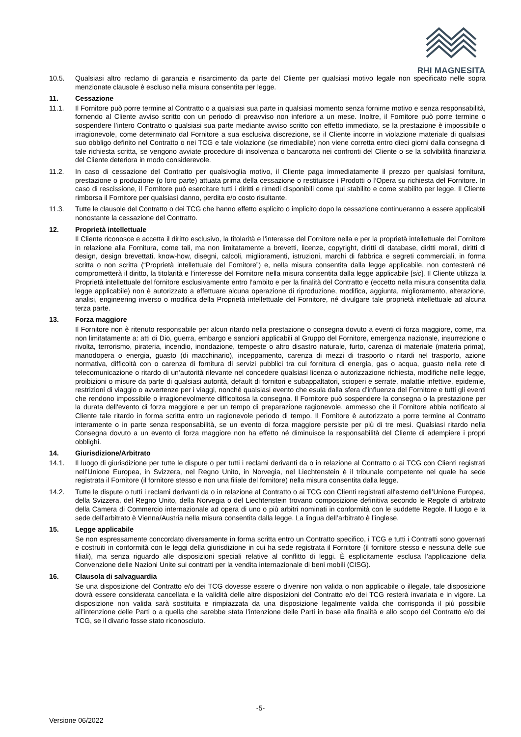RHI MAGNESITA
10.5. Qualsiasi altro reclamo di garanzia e risarcimento da parte del Cliente per qualsiasi motivo legale non specificato nelle sopra menzionate clausole è escluso nella misura consentita per legge.
11. Cessazione
11.1. Il Fornitore può porre termine al Contratto o a qualsiasi sua parte in qualsiasi momento senza fornirne motivo e senza responsabilità, fornendo al Cliente avviso scritto con un periodo di preavviso non inferiore a un mese. Inoltre, il Fornitore può porre termine o sospendere l’intero Contratto o qualsiasi sua parte mediante avviso scritto con effetto immediato, se la prestazione è impossibile o irragionevole, come determinato dal Fornitore a sua esclusiva discrezione, se il Cliente incorre in violazione materiale di qualsiasi suo obbligo definito nel Contratto o nei TCG e tale violazione (se rimediabile) non viene corretta entro dieci giorni dalla consegna di tale richiesta scritta, se vengono avviate procedure di insolvenza o bancarotta nei confronti del Cliente o se la solvibilità finanziaria del Cliente deteriora in modo considerevole.
11.2. In caso di cessazione del Contratto per qualsivoglia motivo, il Cliente paga immediatamente il prezzo per qualsiasi fornitura, prestazione o produzione (o loro parte) attuata prima della cessazione o restituisce i Prodotti o l’Opera su richiesta del Fornitore. In caso di rescissione, il Fornitore può esercitare tutti i diritti e rimedi disponibili come qui stabilito e come stabilito per legge. Il Cliente rimborsa il Fornitore per qualsiasi danno, perdita e/o costo risultante.
11.3. Tutte le clausole del Contratto o dei TCG che hanno effetto esplicito o implicito dopo la cessazione continueranno a essere applicabili nonostante la cessazione del Contratto.
12. Proprietà intellettuale
Il Cliente riconosce e accetta il diritto esclusivo, la titolarità e l’interesse del Fornitore nella e per la proprietà intellettuale del Fornitore in relazione alla Fornitura, come tali, ma non limitatamente a brevetti, licenze, copyright, diritti di database, diritti morali, diritti di design, design brevettati, know-how, disegni, calcoli, miglioramenti, istruzioni, marchi di fabbrica e segreti commerciali, in forma scritta o non scritta (“Proprietà intellettuale del Fornitore”) e, nella misura consentita dalla legge applicabile, non contesterà né comprometterà il diritto, la titolarità e l’interesse del Fornitore nella misura consentita dalla legge applicabile [sic]. Il Cliente utilizza la Proprietà intellettuale del fornitore esclusivamente entro l’ambito e per la finalità del Contratto e (eccetto nella misura consentita dalla legge applicabile) non è autorizzato a effettuare alcuna operazione di riproduzione, modifica, aggiunta, miglioramento, alterazione, analisi, engineering inverso o modifica della Proprietà intellettuale del Fornitore, né divulgare tale proprietà intellettuale ad alcuna terza parte.
13. Forza maggiore
Il Fornitore non è ritenuto responsabile per alcun ritardo nella prestazione o consegna dovuto a eventi di forza maggiore, come, ma non limitatamente a: atti di Dio, guerra, embargo e sanzioni applicabili al Gruppo del Fornitore, emergenza nazionale, insurrezione o rivolta, terrorismo, pirateria, incendio, inondazione, tempeste o altro disastro naturale, furto, carenza di materiale (materia prima), manodopera o energia, guasto (di macchinario), inceppamento, carenza di mezzi di trasporto o ritardi nel trasporto, azione normativa, difficoltà con o carenza di fornitura di servizi pubblici tra cui fornitura di energia, gas o acqua, guasto nella rete di telecomunicazione o ritardo di un’autorità rilevante nel concedere qualsiasi licenza o autorizzazione richiesta, modifiche nelle legge, proibizioni o misure da parte di qualsiasi autorità, default di fornitori e subappaltatori, scioperi e serrate, malattie infettive, epidemie, restrizioni di viaggio o avvertenze per i viaggi, nonché qualsiasi evento che esula dalla sfera d’influenza del Fornitore e tutti gli eventi che rendono impossibile o irragionevolmente difficoltosa la consegna. Il Fornitore può sospendere la consegna o la prestazione per la durata dell'evento di forza maggiore e per un tempo di preparazione ragionevole, ammesso che il Fornitore abbia notificato al Cliente tale ritardo in forma scritta entro un ragionevole periodo di tempo. Il Fornitore è autorizzato a porre termine al Contratto interamente o in parte senza responsabilità, se un evento di forza maggiore persiste per più di tre mesi. Qualsiasi ritardo nella Consegna dovuto a un evento di forza maggiore non ha effetto né diminuisce la responsabilità del Cliente di adempiere i propri obblighi.
14. Giurisdizione/Arbitrato
14.1. Il luogo di giurisdizione per tutte le dispute o per tutti i reclami derivanti da o in relazione al Contratto o ai TCG con Clienti registrati nell’Unione Europea, in Svizzera, nel Regno Unito, in Norvegia, nel Liechtenstein è il tribunale competente nel quale ha sede registrata il Fornitore (il fornitore stesso e non una filiale del fornitore) nella misura consentita dalla legge.
14.2. Tutte le dispute o tutti i reclami derivanti da o in relazione al Contratto o ai TCG con Clienti registrati all'esterno dell’Unione Europea, della Svizzera, del Regno Unito, della Norvegia o del Liechtenstein trovano composizione definitiva secondo le Regole di arbitrato della Camera di Commercio internazionale ad opera di uno o più arbitri nominati in conformità con le suddette Regole. Il luogo e la sede dell’arbitrato è Vienna/Austria nella misura consentita dalla legge. La lingua dell’arbitrato è l’inglese.
15. Legge applicabile
Se non espressamente concordato diversamente in forma scritta entro un Contratto specifico, i TCG e tutti i Contratti sono governati e costruiti in conformità con le leggi della giurisdizione in cui ha sede registrata il Fornitore (il fornitore stesso e nessuna delle sue filiali), ma senza riguardo alle disposizioni speciali relative al conflitto di leggi. È esplicitamente esclusa l’applicazione della Convenzione delle Nazioni Unite sui contratti per la vendita internazionale di beni mobili (CISG).
16. Clausola di salvaguardia
Se una disposizione del Contratto e/o dei TCG dovesse essere o divenire non valida o non applicabile o illegale, tale disposizione dovrà essere considerata cancellata e la validità delle altre disposizioni del Contratto e/o dei TCG resterà invariata e in vigore. La disposizione non valida sarà sostituita e rimpiazzata da una disposizione legalmente valida che corrisponda il più possibile all’intenzione delle Parti o a quella che sarebbe stata l’intenzione delle Parti in base alla finalità e allo scopo del Contratto e/o dei TCG, se il divario fosse stato riconosciuto.
-5-
Versione 06/2022